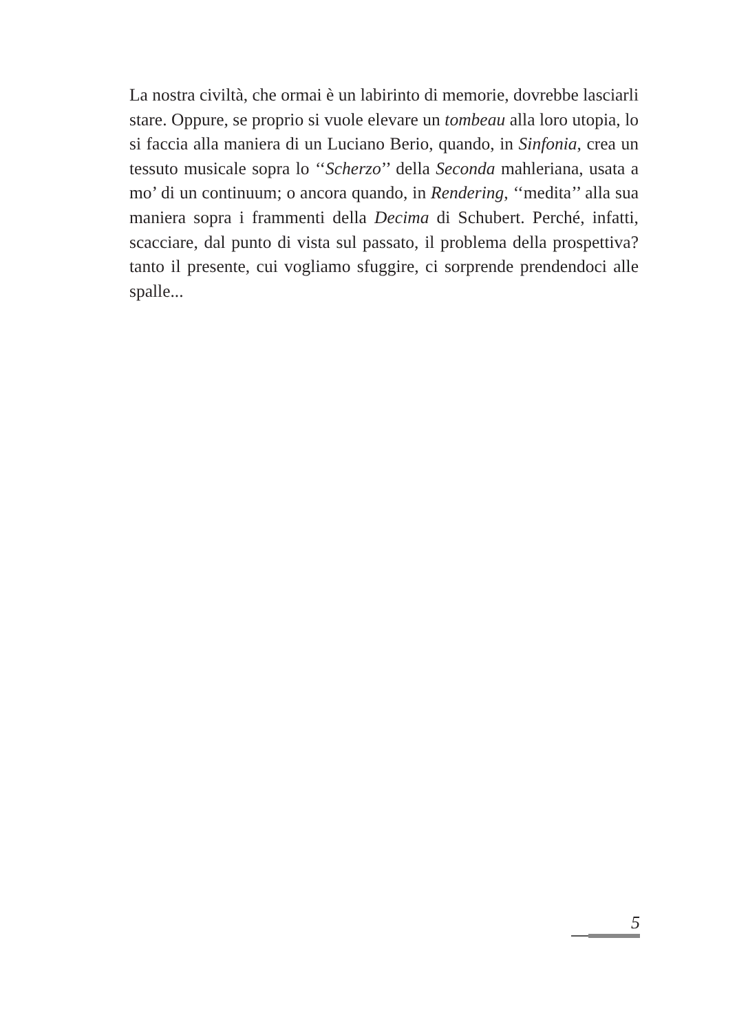La nostra civiltà, che ormai è un labirinto di memorie, dovrebbe lasciarli stare. Oppure, se proprio si vuole elevare un tombeau alla loro utopia, lo si faccia alla maniera di un Luciano Berio, quando, in Sinfonia, crea un tessuto musicale sopra lo ‘‘Scherzo’’ della Seconda mahleriana, usata a mo’ di un continuum; o ancora quando, in Rendering, ‘‘medita’’ alla sua maniera sopra i frammenti della Decima di Schubert. Perché, infatti, scacciare, dal punto di vista sul passato, il problema della prospettiva? tanto il presente, cui vogliamo sfuggire, ci sorprende prendendoci alle spalle...
5